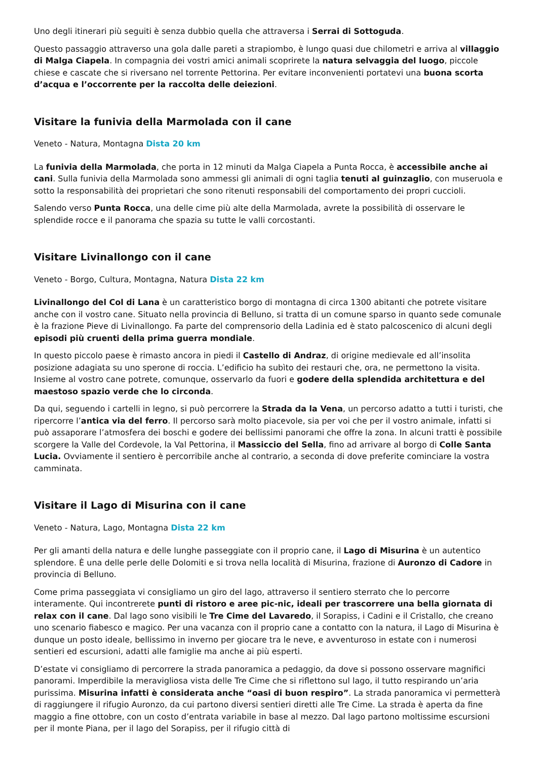Uno degli itinerari più seguiti è senza dubbio quella che attraversa i Serrai di Sottoguda.
Questo passaggio attraverso una gola dalle pareti a strapiombo, è lungo quasi due chilometri e arriva al villaggio di Malga Ciapela. In compagnia dei vostri amici animali scoprirete la natura selvaggia del luogo, piccole chiese e cascate che si riversano nel torrente Pettorina. Per evitare inconvenienti portatevi una buona scorta d’acqua e l’occorrente per la raccolta delle deiezioni.
Visitare la funivia della Marmolada con il cane
Veneto - Natura, Montagna Dista 20 km
La funivia della Marmolada, che porta in 12 minuti da Malga Ciapela a Punta Rocca, è accessibile anche ai cani. Sulla funivia della Marmolada sono ammessi gli animali di ogni taglia tenuti al guinzaglio, con museruola e sotto la responsabilità dei proprietari che sono ritenuti responsabili del comportamento dei propri cuccioli.
Salendo verso Punta Rocca, una delle cime più alte della Marmolada, avrete la possibilità di osservare le splendide rocce e il panorama che spazia su tutte le valli corcostanti.
Visitare Livinallongo con il cane
Veneto - Borgo, Cultura, Montagna, Natura Dista 22 km
Livinallongo del Col di Lana è un caratteristico borgo di montagna di circa 1300 abitanti che potrete visitare anche con il vostro cane. Situato nella provincia di Belluno, si tratta di un comune sparso in quanto sede comunale è la frazione Pieve di Livinallongo. Fa parte del comprensorio della Ladinia ed è stato palcoscenico di alcuni degli episodi più cruenti della prima guerra mondiale.
In questo piccolo paese è rimasto ancora in piedi il Castello di Andraz, di origine medievale ed all’insolita posizione adagiata su uno sperone di roccia. L’edificio ha subìto dei restauri che, ora, ne permettono la visita. Insieme al vostro cane potrete, comunque, osservarlo da fuori e godere della splendida architettura e del maestoso spazio verde che lo circonda.
Da qui, seguendo i cartelli in legno, si può percorrere la Strada da la Vena, un percorso adatto a tutti i turisti, che ripercorre l’antica via del ferro. Il percorso sarà molto piacevole, sia per voi che per il vostro animale, infatti si può assaporare l’atmosfera dei boschi e godere dei bellissimi panorami che offre la zona. In alcuni tratti è possibile scorgere la Valle del Cordevole, la Val Pettorina, il Massiccio del Sella, fino ad arrivare al borgo di Colle Santa Lucia. Ovviamente il sentiero è percorribile anche al contrario, a seconda di dove preferite cominciare la vostra camminata.
Visitare il Lago di Misurina con il cane
Veneto - Natura, Lago, Montagna Dista 22 km
Per gli amanti della natura e delle lunghe passeggiate con il proprio cane, il Lago di Misurina è un autentico splendore. È una delle perle delle Dolomiti e si trova nella località di Misurina, frazione di Auronzo di Cadore in provincia di Belluno.
Come prima passeggiata vi consigliamo un giro del lago, attraverso il sentiero sterrato che lo percorre interamente. Qui incontrerete punti di ristoro e aree pic-nic, ideali per trascorrere una bella giornata di relax con il cane. Dal lago sono visibili le Tre Cime del Lavaredo, il Sorapiss, i Cadini e il Cristallo, che creano uno scenario fiabesco e magico. Per una vacanza con il proprio cane a contatto con la natura, il Lago di Misurina è dunque un posto ideale, bellissimo in inverno per giocare tra le neve, e avventuroso in estate con i numerosi sentieri ed escursioni, adatti alle famiglie ma anche ai più esperti.
D’estate vi consigliamo di percorrere la strada panoramica a pedaggio, da dove si possono osservare magnifici panorami. Imperdibile la meravigliosa vista delle Tre Cime che si riflettono sul lago, il tutto respirando un’aria purissima. Misurina infatti è considerata anche “oasi di buon respiro”. La strada panoramica vi permetterà di raggiungere il rifugio Auronzo, da cui partono diversi sentieri diretti alle Tre Cime. La strada è aperta da fine maggio a fine ottobre, con un costo d’entrata variabile in base al mezzo. Dal lago partono moltissime escursioni per il monte Piana, per il lago del Sorapiss, per il rifugio città di